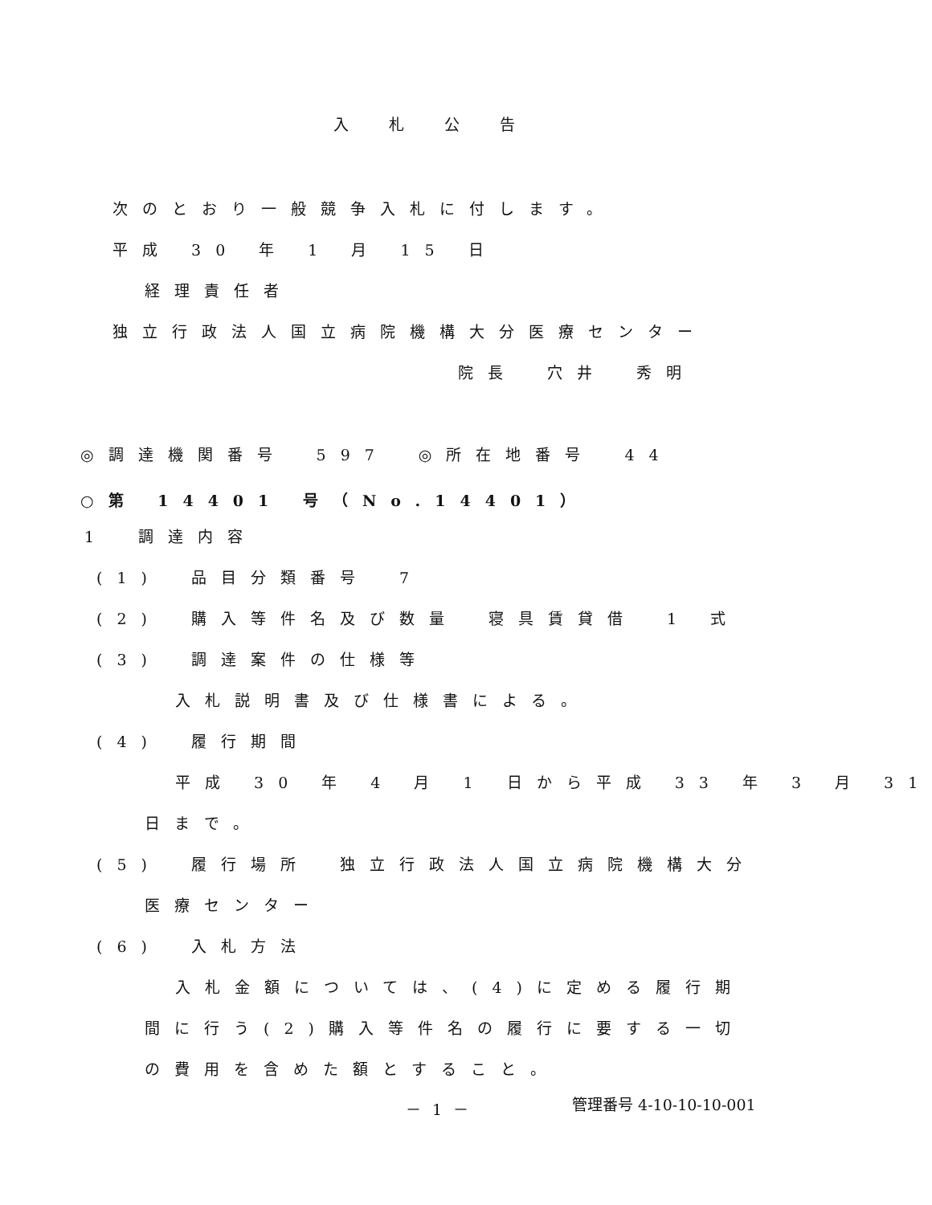入札公告
次のとおり一般競争入札に付します。
平成 30 年 1 月 15 日
経理責任者
独立行政法人国立病院機構大分医療センター
院長　穴井　秀明
◎調達機関番号　597　◎所在地番号　44
○第 14401 号（No.14401）
1　調達内容
(1)　品目分類番号　7
(2)　購入等件名及び数量　寝具賃貸借　1 式
(3)　調達案件の仕様等
入札説明書及び仕様書による。
(4)　履行期間
平成 30 年 4 月 1 日から平成 33 年 3 月 31
日まで。
(5)　履行場所　独立行政法人国立病院機構大分
医療センター
(6)　入札方法
入札金額については、(4)に定める履行期
間に行う(2)購入等件名の履行に要する一切
の費用を含めた額とすること。
－ 1 －
管理番号 4-10-10-10-001